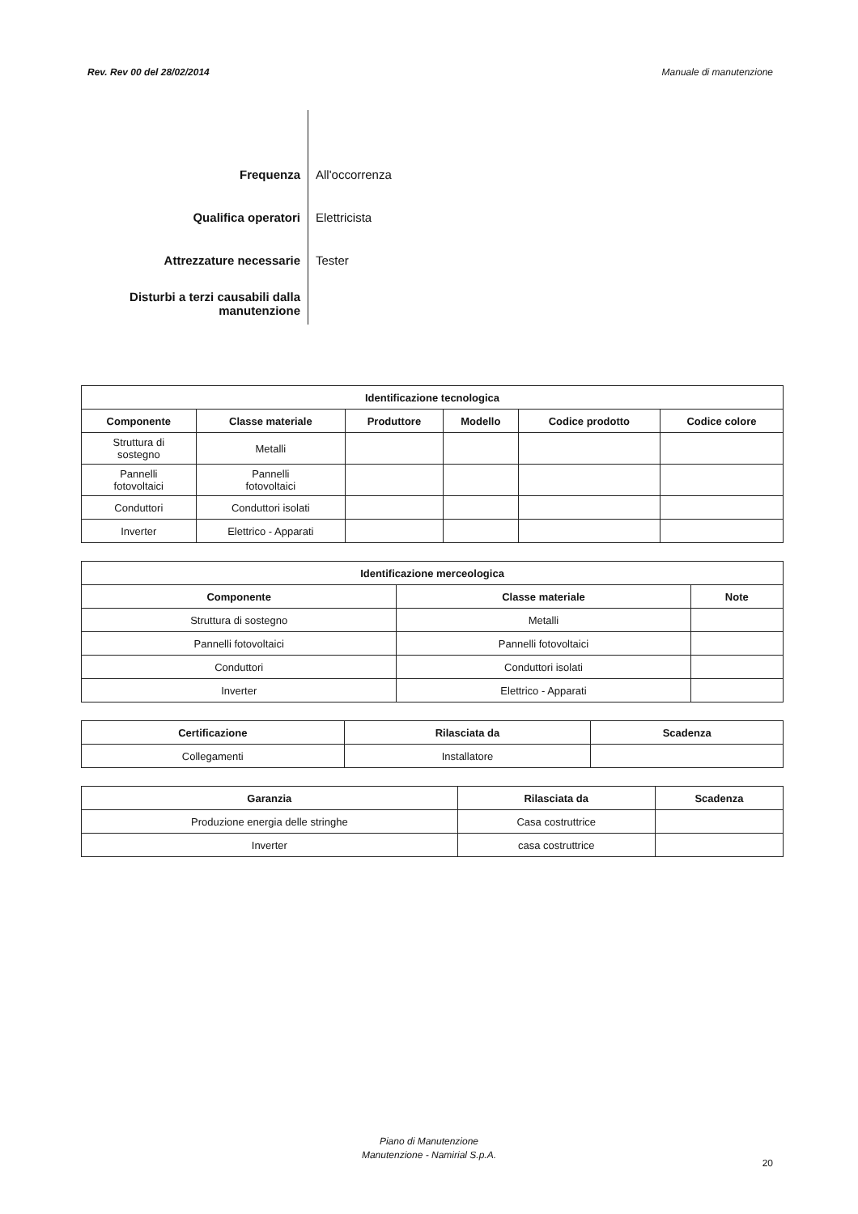Rev. Rev 00 del 28/02/2014 Manuale di manutenzione
| Frequenza | All'occorrenza |
| Qualifica operatori | Elettricista |
| Attrezzature necessarie | Tester |
| Disturbi a terzi causabili dalla manutenzione | |
| Identificazione tecnologica | | | | | |
| --- | --- | --- | --- | --- | --- |
| Componente | Classe materiale | Produttore | Modello | Codice prodotto | Codice colore |
| Struttura di sostegno | Metalli | | | | |
| Pannelli fotovoltaici | Pannelli fotovoltaici | | | | |
| Conduttori | Conduttori isolati | | | | |
| Inverter | Elettrico - Apparati | | | | |
| Identificazione merceologica | | |
| --- | --- | --- |
| Componente | Classe materiale | Note |
| Struttura di sostegno | Metalli | |
| Pannelli fotovoltaici | Pannelli fotovoltaici | |
| Conduttori | Conduttori isolati | |
| Inverter | Elettrico - Apparati | |
| Certificazione | Rilasciata da | Scadenza |
| --- | --- | --- |
| Collegamenti | Installatore | |
| Garanzia | Rilasciata da | Scadenza |
| --- | --- | --- |
| Produzione energia delle stringhe | Casa costruttrice | |
| Inverter | casa costruttrice | |
Piano di Manutenzione
Manutenzione - Namirial S.p.A.
20